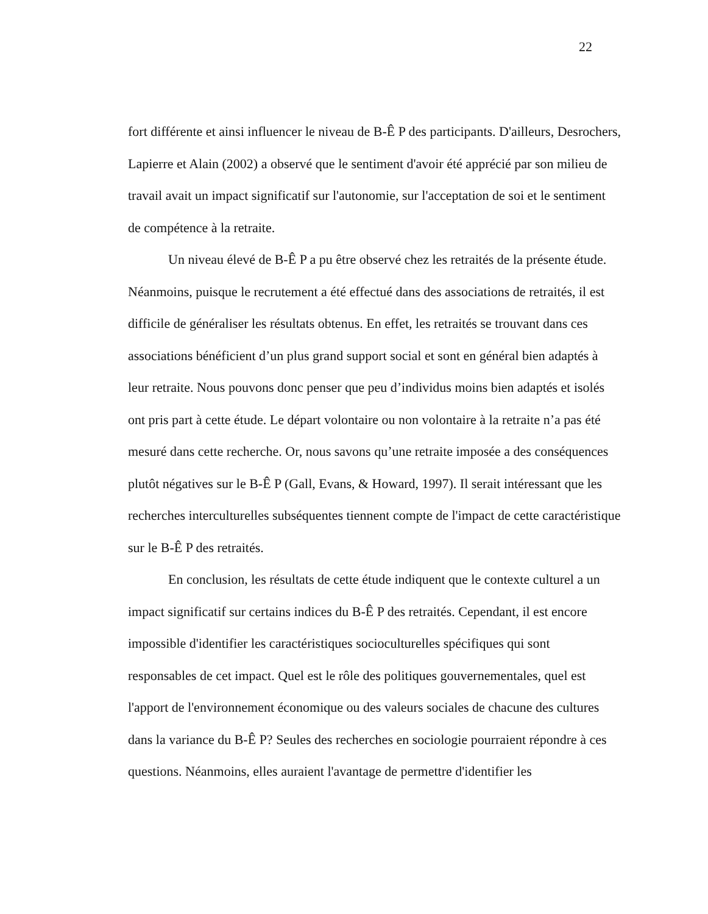22
fort différente et ainsi influencer le niveau de B-Ê P des participants. D'ailleurs, Desrochers, Lapierre et Alain (2002) a observé que le sentiment d'avoir été apprécié par son milieu de travail avait un impact significatif sur l'autonomie, sur l'acceptation de soi et le sentiment de compétence à la retraite.
Un niveau élevé de B-Ê P a pu être observé chez les retraités de la présente étude. Néanmoins, puisque le recrutement a été effectué dans des associations de retraités, il est difficile de généraliser les résultats obtenus. En effet, les retraités se trouvant dans ces associations bénéficient d’un plus grand support social et sont en général bien adaptés à leur retraite. Nous pouvons donc penser que peu d’individus moins bien adaptés et isolés ont pris part à cette étude. Le départ volontaire ou non volontaire à la retraite n’a pas été mesuré dans cette recherche. Or, nous savons qu’une retraite imposée a des conséquences plutôt négatives sur le B-Ê P (Gall, Evans, & Howard, 1997). Il serait intéressant que les recherches interculturelles subséquentes tiennent compte de l'impact de cette caractéristique sur le B-Ê P des retraités.
En conclusion, les résultats de cette étude indiquent que le contexte culturel a un impact significatif sur certains indices du B-Ê P des retraités. Cependant, il est encore impossible d'identifier les caractéristiques socioculturelles spécifiques qui sont responsables de cet impact. Quel est le rôle des politiques gouvernementales, quel est l'apport de l'environnement économique ou des valeurs sociales de chacune des cultures dans la variance du B-Ê P? Seules des recherches en sociologie pourraient répondre à ces questions. Néanmoins, elles auraient l'avantage de permettre d'identifier les